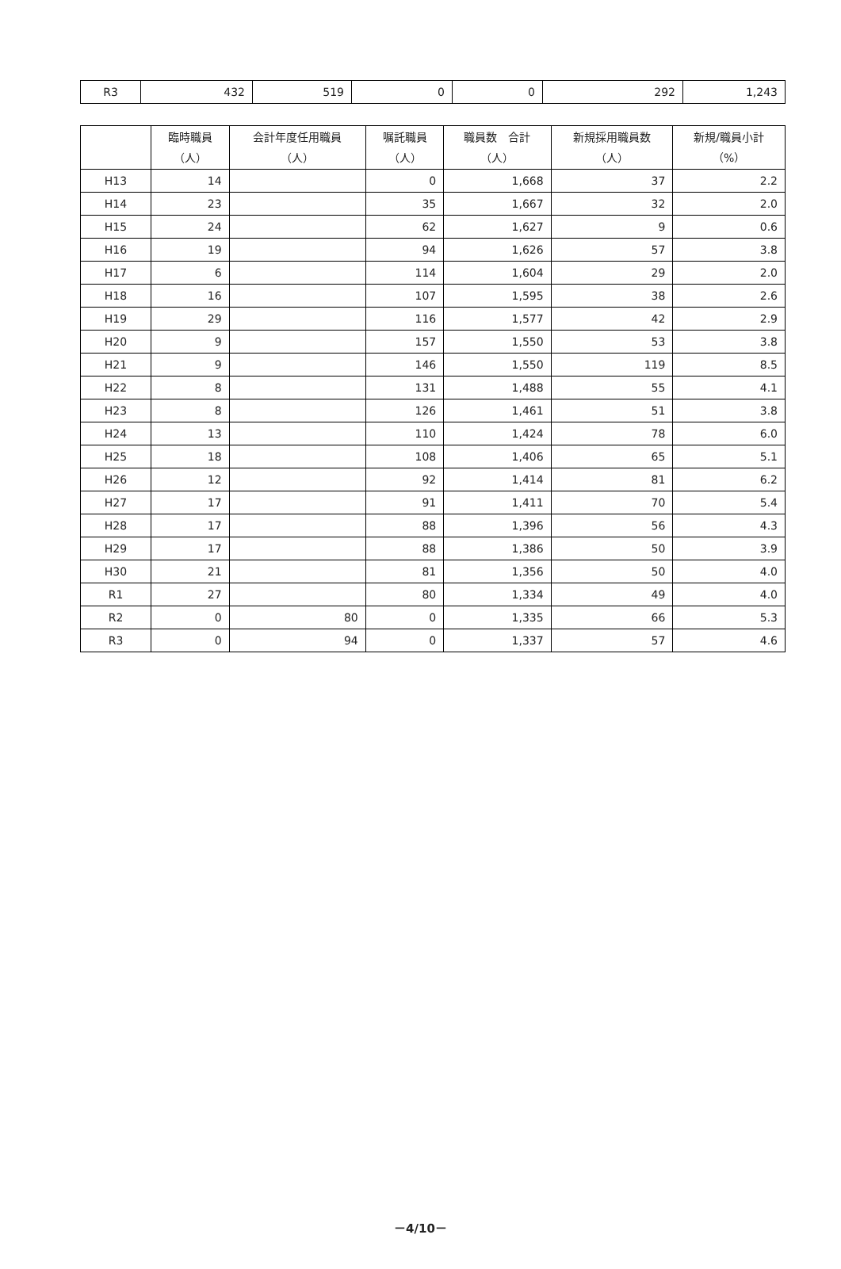| R3 | 432 | 519 | 0 | 0 | 292 | 1,243 |
| | 臨時職員 （人） | 会計年度任用職員 （人） | 嘱託職員 （人） | 職員数 合計 （人） | 新規採用職員数 （人） | 新規/職員小計 （%） |
| --- | --- | --- | --- | --- | --- | --- |
| H13 | 14 | | 0 | 1,668 | 37 | 2.2 |
| H14 | 23 | | 35 | 1,667 | 32 | 2.0 |
| H15 | 24 | | 62 | 1,627 | 9 | 0.6 |
| H16 | 19 | | 94 | 1,626 | 57 | 3.8 |
| H17 | 6 | | 114 | 1,604 | 29 | 2.0 |
| H18 | 16 | | 107 | 1,595 | 38 | 2.6 |
| H19 | 29 | | 116 | 1,577 | 42 | 2.9 |
| H20 | 9 | | 157 | 1,550 | 53 | 3.8 |
| H21 | 9 | | 146 | 1,550 | 119 | 8.5 |
| H22 | 8 | | 131 | 1,488 | 55 | 4.1 |
| H23 | 8 | | 126 | 1,461 | 51 | 3.8 |
| H24 | 13 | | 110 | 1,424 | 78 | 6.0 |
| H25 | 18 | | 108 | 1,406 | 65 | 5.1 |
| H26 | 12 | | 92 | 1,414 | 81 | 6.2 |
| H27 | 17 | | 91 | 1,411 | 70 | 5.4 |
| H28 | 17 | | 88 | 1,396 | 56 | 4.3 |
| H29 | 17 | | 88 | 1,386 | 50 | 3.9 |
| H30 | 21 | | 81 | 1,356 | 50 | 4.0 |
| R1 | 27 | | 80 | 1,334 | 49 | 4.0 |
| R2 | 0 | 80 | 0 | 1,335 | 66 | 5.3 |
| R3 | 0 | 94 | 0 | 1,337 | 57 | 4.6 |
－4/10－